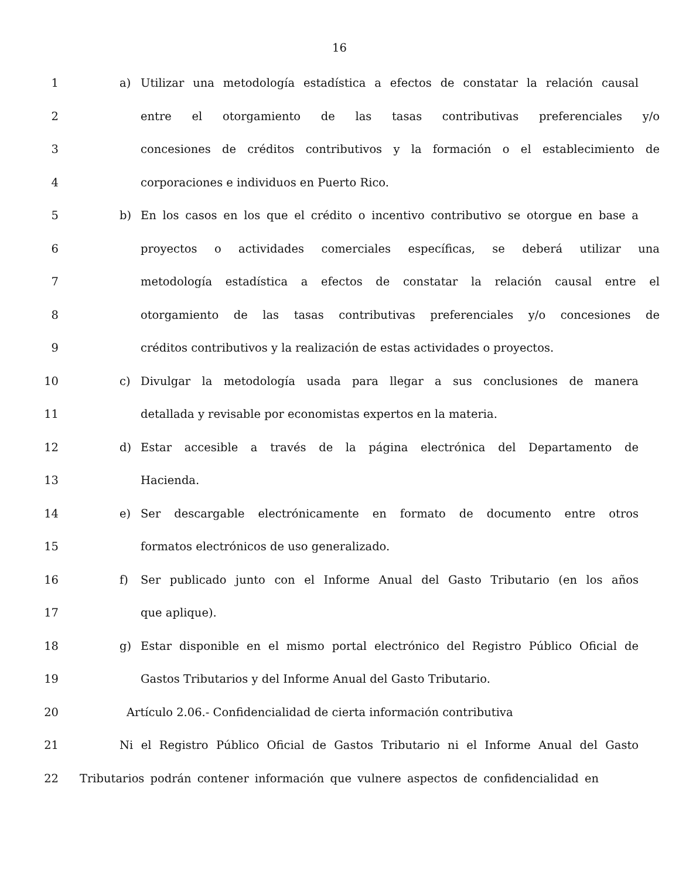16
1 a) Utilizar una metodología estadística a efectos de constatar la relación causal
2 entre el otorgamiento de las tasas contributivas preferenciales y/o
3 concesiones de créditos contributivos y la formación o el establecimiento de
4 corporaciones e individuos en Puerto Rico.
5 b) En los casos en los que el crédito o incentivo contributivo se otorgue en base a
6 proyectos o actividades comerciales específicas, se deberá utilizar una
7 metodología estadística a efectos de constatar la relación causal entre el
8 otorgamiento de las tasas contributivas preferenciales y/o concesiones de
9 créditos contributivos y la realización de estas actividades o proyectos.
10 c) Divulgar la metodología usada para llegar a sus conclusiones de manera
11 detallada y revisable por economistas expertos en la materia.
12 d) Estar accesible a través de la página electrónica del Departamento de
13 Hacienda.
14 e) Ser descargable electrónicamente en formato de documento entre otros
15 formatos electrónicos de uso generalizado.
16 f) Ser publicado junto con el Informe Anual del Gasto Tributario (en los años
17 que aplique).
18 g) Estar disponible en el mismo portal electrónico del Registro Público Oficial de
19 Gastos Tributarios y del Informe Anual del Gasto Tributario.
20 Artículo 2.06.- Confidencialidad de cierta información contributiva
21 Ni el Registro Público Oficial de Gastos Tributario ni el Informe Anual del Gasto
22 Tributarios podrán contener información que vulnere aspectos de confidencialidad en